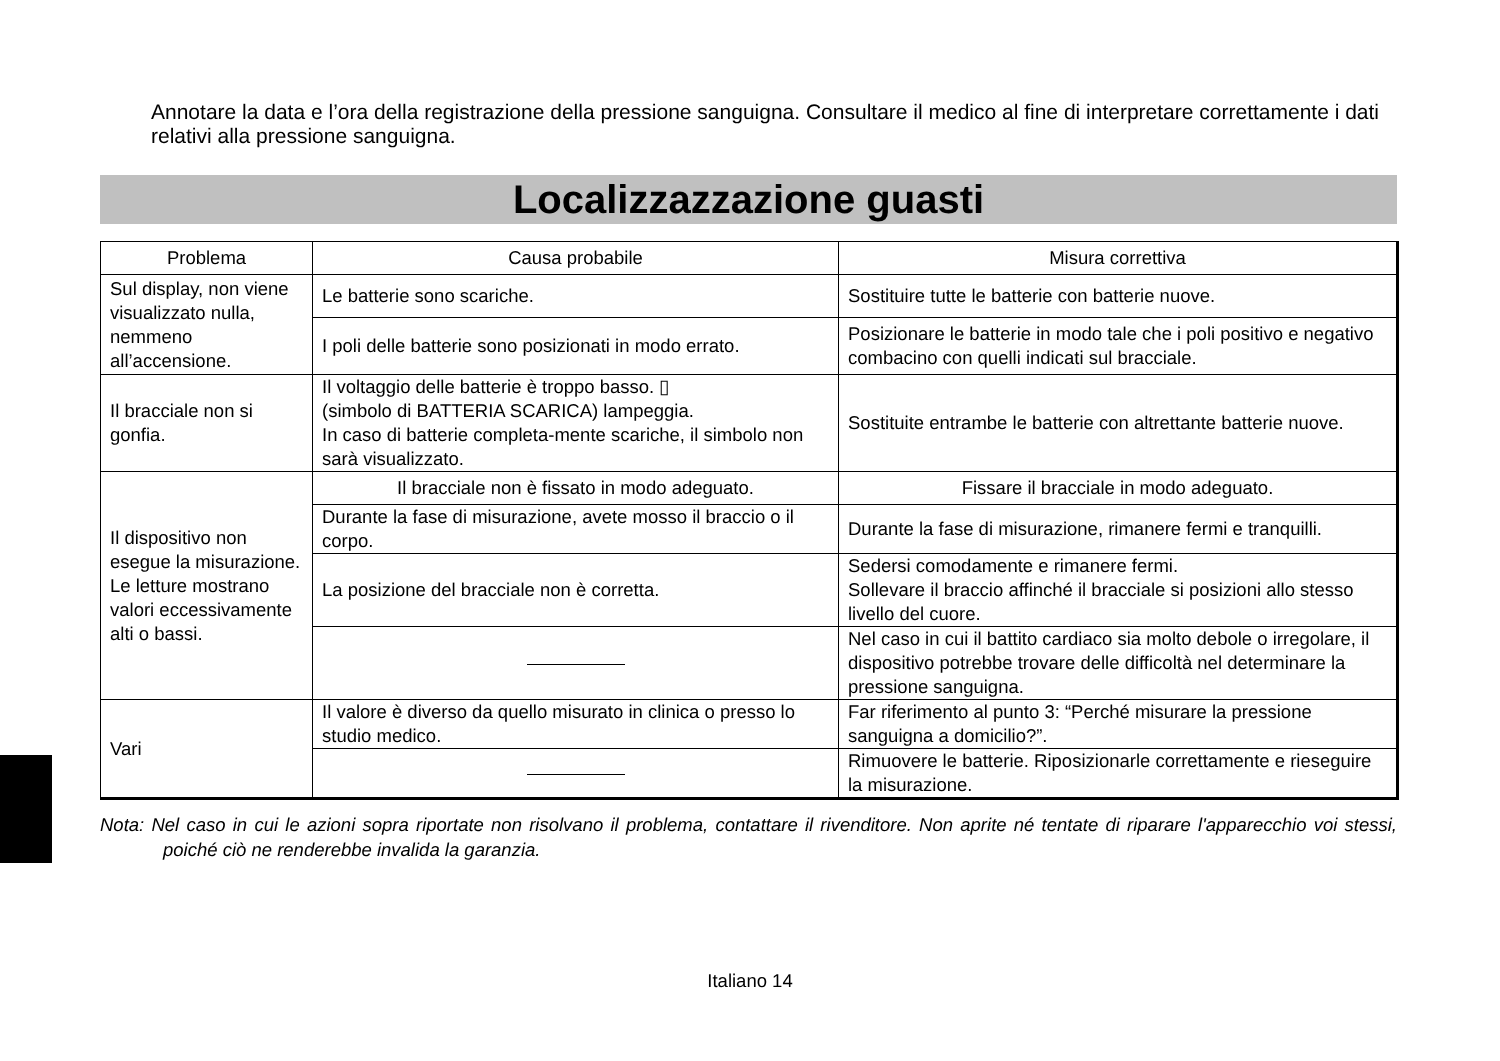Annotare la data e l’ora della registrazione della pressione sanguigna. Consultare il medico al fine di interpretare correttamente i dati relativi alla pressione sanguigna.
Localizzazzazione guasti
| Problema | Causa probabile | Misura correttiva |
| --- | --- | --- |
| Sul display, non viene visualizzato nulla, nemmeno all’accensione. | Le batterie sono scariche. | Sostituire tutte le batterie con batterie nuove. |
| | I poli delle batterie sono posizionati in modo errato. | Posizionare le batterie in modo tale che i poli positivo e negativo combacino con quelli indicati sul bracciale. |
| Il bracciale non si gonfia. | Il voltaggio delle batterie è troppo basso. ▯ (simbolo di BATTERIA SCARICA) lampeggia. In caso di batterie completa-mente scariche, il simbolo non sarà visualizzato. | Sostituite entrambe le batterie con altrettante batterie nuove. |
| Il dispositivo non esegue la misurazione. Le letture mostrano valori eccessivamente alti o bassi. | Il bracciale non è fissato in modo adeguato. | Fissare il bracciale in modo adeguato. |
| | Durante la fase di misurazione, avete mosso il braccio o il corpo. | Durante la fase di misurazione, rimanere fermi e tranquilli. |
| | La posizione del bracciale non è corretta. | Sedersi comodamente e rimanere fermi. Sollevare il braccio affinché il bracciale si posizioni allo stesso livello del cuore. |
| | | Nel caso in cui il battito cardiaco sia molto debole o irregolare, il dispositivo potrebbe trovare delle difficoltà nel determinare la pressione sanguigna. |
| Vari | Il valore è diverso da quello misurato in clinica o presso lo studio medico. | Far riferimento al punto 3: “Perché misurare la pressione sanguigna a domicilio?”. |
| | | Rimuovere le batterie. Riposizionarle correttamente e rieseguire la misurazione. |
Nota: Nel caso in cui le azioni sopra riportate non risolvano il problema, contattare il rivenditore. Non aprite né tentate di riparare l'apparecchio voi stessi, poiché ciò ne renderebbe invalida la garanzia.
Italiano 14